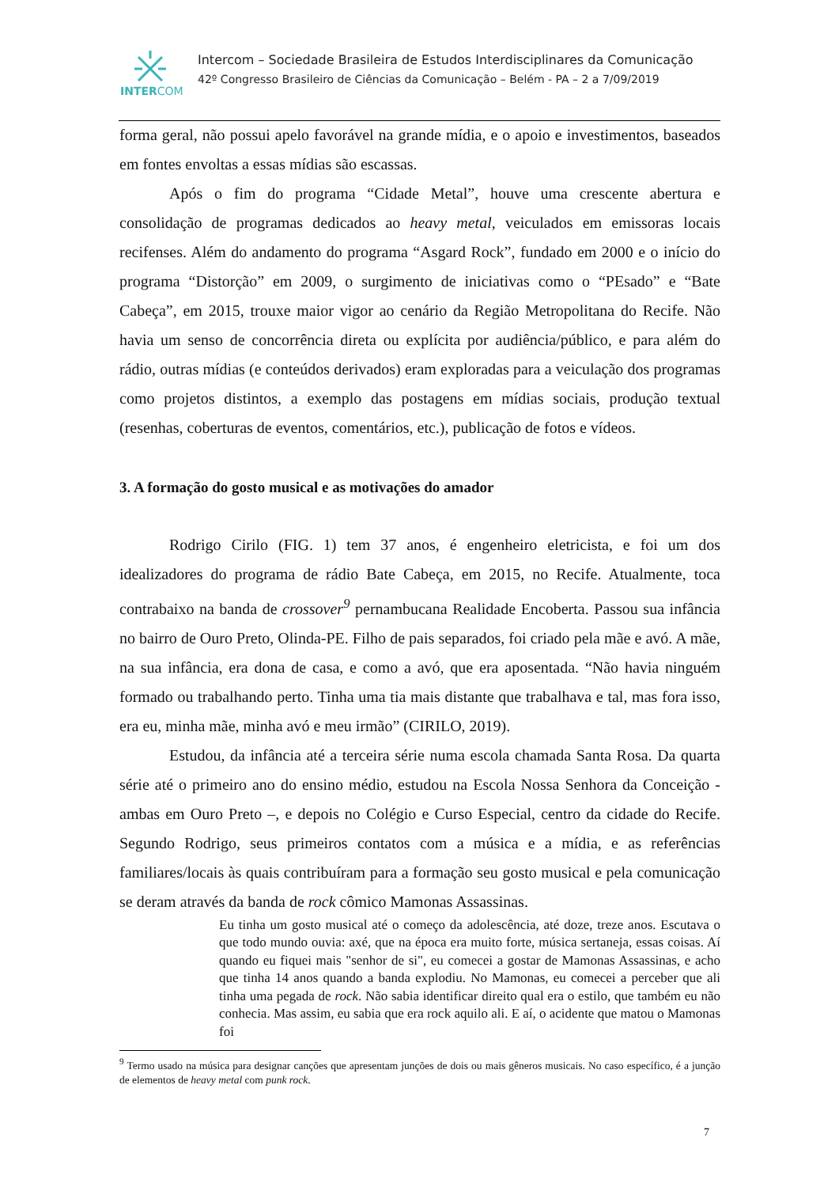INTERCOM
Intercom – Sociedade Brasileira de Estudos Interdisciplinares da Comunicação
42º Congresso Brasileiro de Ciências da Comunicação – Belém - PA – 2 a 7/09/2019
forma geral, não possui apelo favorável na grande mídia, e o apoio e investimentos, baseados em fontes envoltas a essas mídias são escassas.
Após o fim do programa “Cidade Metal”, houve uma crescente abertura e consolidação de programas dedicados ao heavy metal, veiculados em emissoras locais recifenses. Além do andamento do programa “Asgard Rock”, fundado em 2000 e o início do programa “Distorção” em 2009, o surgimento de iniciativas como o “PEsado” e “Bate Cabeça”, em 2015, trouxe maior vigor ao cenário da Região Metropolitana do Recife. Não havia um senso de concorrência direta ou explícita por audiência/público, e para além do rádio, outras mídias (e conteúdos derivados) eram exploradas para a veiculação dos programas como projetos distintos, a exemplo das postagens em mídias sociais, produção textual (resenhas, coberturas de eventos, comentários, etc.), publicação de fotos e vídeos.
3. A formação do gosto musical e as motivações do amador
Rodrigo Cirilo (FIG. 1) tem 37 anos, é engenheiro eletricista, e foi um dos idealizadores do programa de rádio Bate Cabeça, em 2015, no Recife. Atualmente, toca contrabaixo na banda de crossover<sup>9</sup> pernambucana Realidade Encoberta. Passou sua infância no bairro de Ouro Preto, Olinda-PE. Filho de pais separados, foi criado pela mãe e avó. A mãe, na sua infância, era dona de casa, e como a avó, que era aposentada. “Não havia ninguém formado ou trabalhando perto. Tinha uma tia mais distante que trabalhava e tal, mas fora isso, era eu, minha mãe, minha avó e meu irmão” (CIRILO, 2019).
Estudou, da infância até a terceira série numa escola chamada Santa Rosa. Da quarta série até o primeiro ano do ensino médio, estudou na Escola Nossa Senhora da Conceição - ambas em Ouro Preto –, e depois no Colégio e Curso Especial, centro da cidade do Recife. Segundo Rodrigo, seus primeiros contatos com a música e a mídia, e as referências familiares/locais às quais contribuíram para a formação seu gosto musical e pela comunicação se deram através da banda de rock cômico Mamonas Assassinas.
Eu tinha um gosto musical até o começo da adolescência, até doze, treze anos. Escutava o que todo mundo ouvia: axé, que na época era muito forte, música sertaneja, essas coisas. Aí quando eu fiquei mais "senhor de si", eu comecei a gostar de Mamonas Assassinas, e acho que tinha 14 anos quando a banda explodiu. No Mamonas, eu comecei a perceber que ali tinha uma pegada de rock. Não sabia identificar direito qual era o estilo, que também eu não conhecia. Mas assim, eu sabia que era rock aquilo ali. E aí, o acidente que matou o Mamonas foi
<sup>9</sup> Termo usado na música para designar canções que apresentam junções de dois ou mais gêneros musicais. No caso específico, é a junção de elementos de heavy metal com punk rock.
7